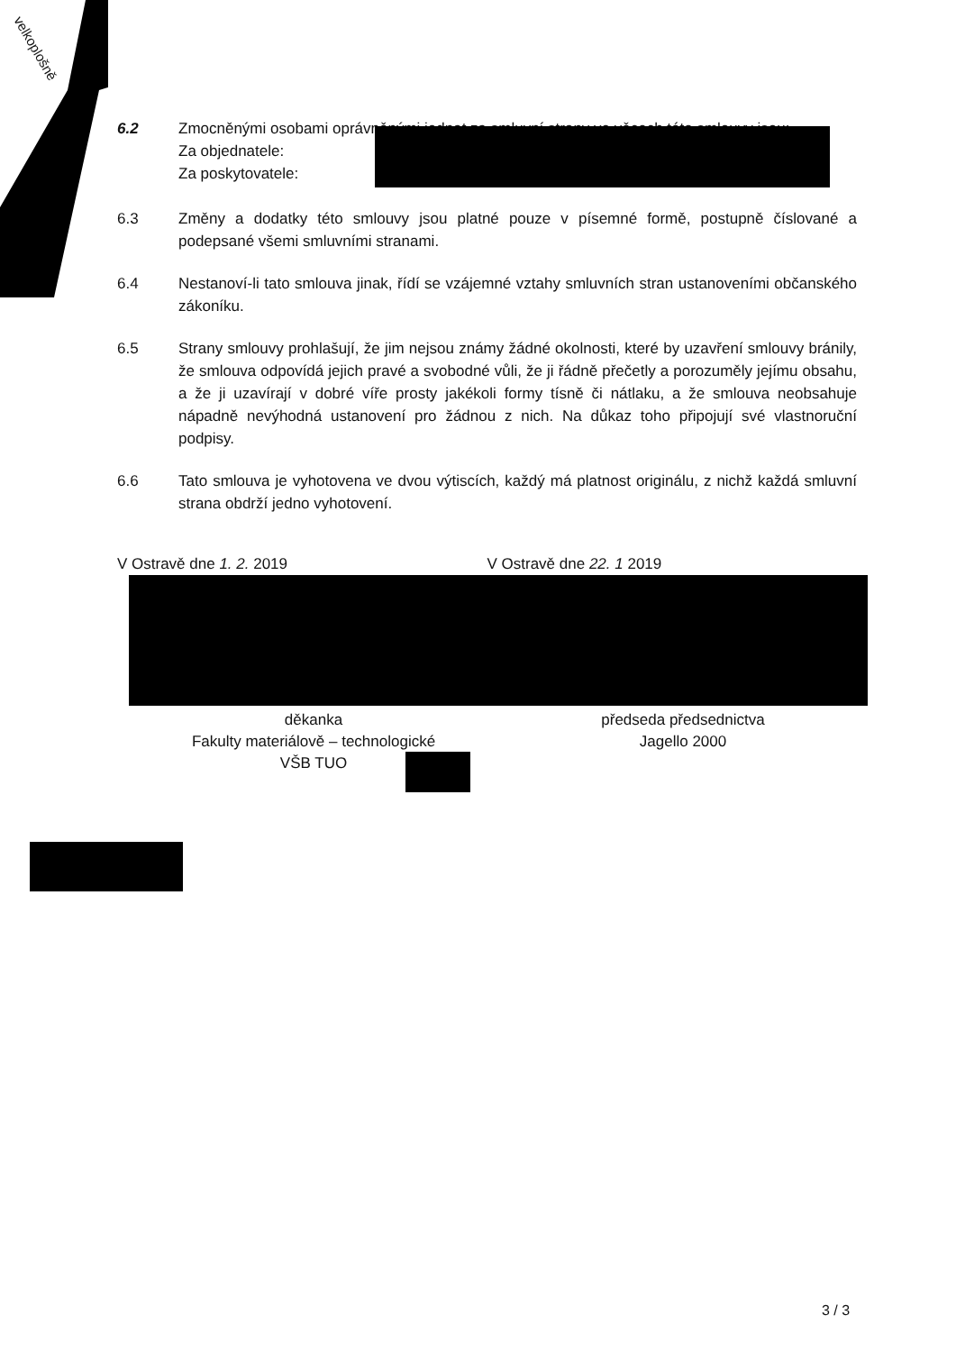velkoplošně
6.2 Zmocněnými osobami oprávněnými jednat za smluvní strany ve věcech této smlouvy jsou:
Za objednatele:
Za poskytovatele:
6.3 Změny a dodatky této smlouvy jsou platné pouze v písemné formě, postupně číslované a podepsané všemi smluvními stranami.
6.4 Nestanoví-li tato smlouva jinak, řídí se vzájemné vztahy smluvních stran ustanoveními občanského zákoníku.
6.5 Strany smlouvy prohlašují, že jim nejsou známy žádné okolnosti, které by uzavření smlouvy bránily, že smlouva odpovídá jejich pravé a svobodné vůli, že ji řádně přečetly a porozuměly jejímu obsahu, a že ji uzavírají v dobré víře prosty jakékoli formy tísně či nátlaku, a že smlouva neobsahuje nápadně nevýhodná ustanovení pro žádnou z nich. Na důkaz toho připojují své vlastnoruční podpisy.
6.6 Tato smlouva je vyhotovena ve dvou výtiscích, každý má platnost originálu, z nichž každá smluvní strana obdrží jedno vyhotovení.
V Ostravě dne 1. 2. 2019 V Ostravě dne 22. 1 2019
děkanka
Fakulty materiálově – technologické
VŠB TUO
předseda předsednictva
Jagello 2000
3 / 3